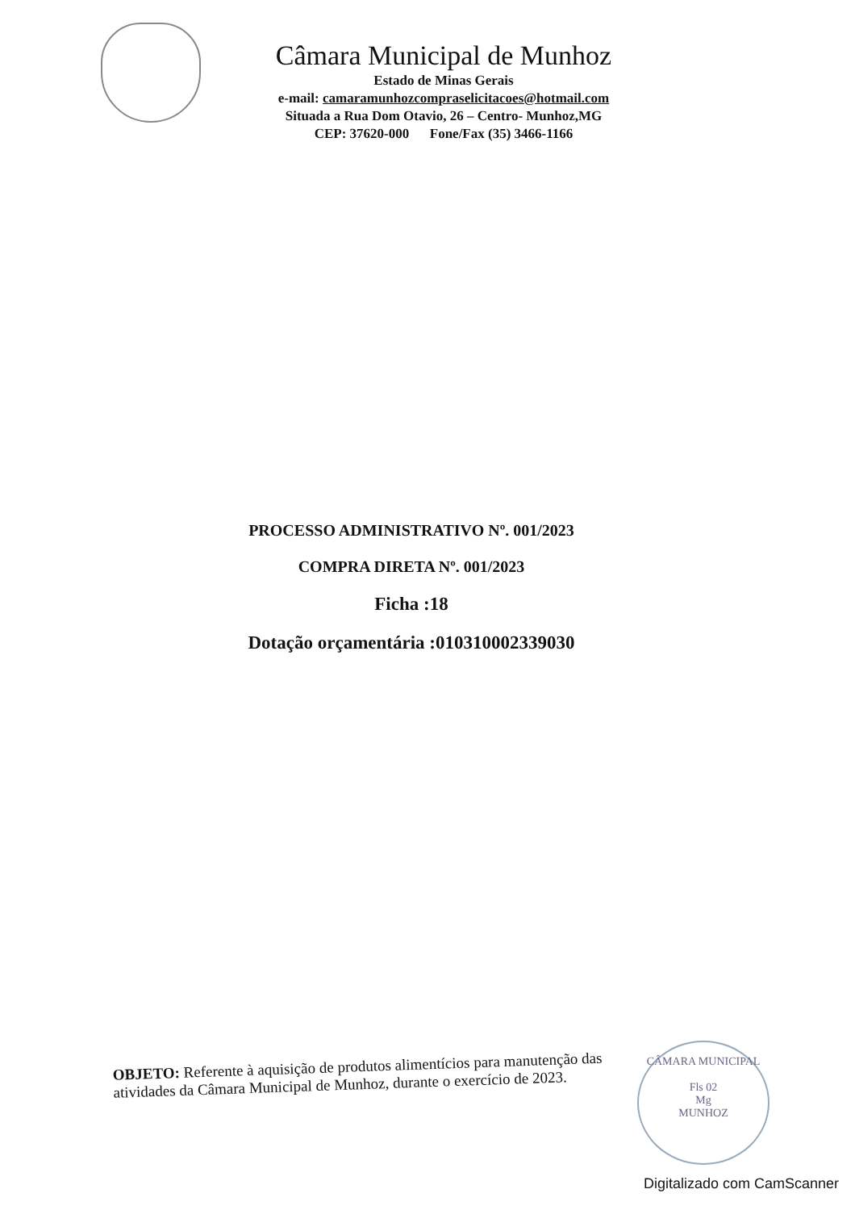Câmara Municipal de Munhoz
Estado de Minas Gerais
e-mail: camaramunhozcompraselicitacoes@hotmail.com
Situada a Rua Dom Otavio, 26 – Centro- Munhoz,MG
CEP: 37620-000 Fone/Fax (35) 3466-1166
PROCESSO ADMINISTRATIVO Nº. 001/2023
COMPRA DIRETA Nº. 001/2023
Ficha :18
Dotação orçamentária :010310002339030
OBJETO: Referente à aquisição de produtos alimentícios para manutenção das atividades da Câmara Municipal de Munhoz, durante o exercício de 2023.
CÂMARA MUNICIPAL
Fls 02
Mg
MUNHOZ
Digitalizado com CamScanner